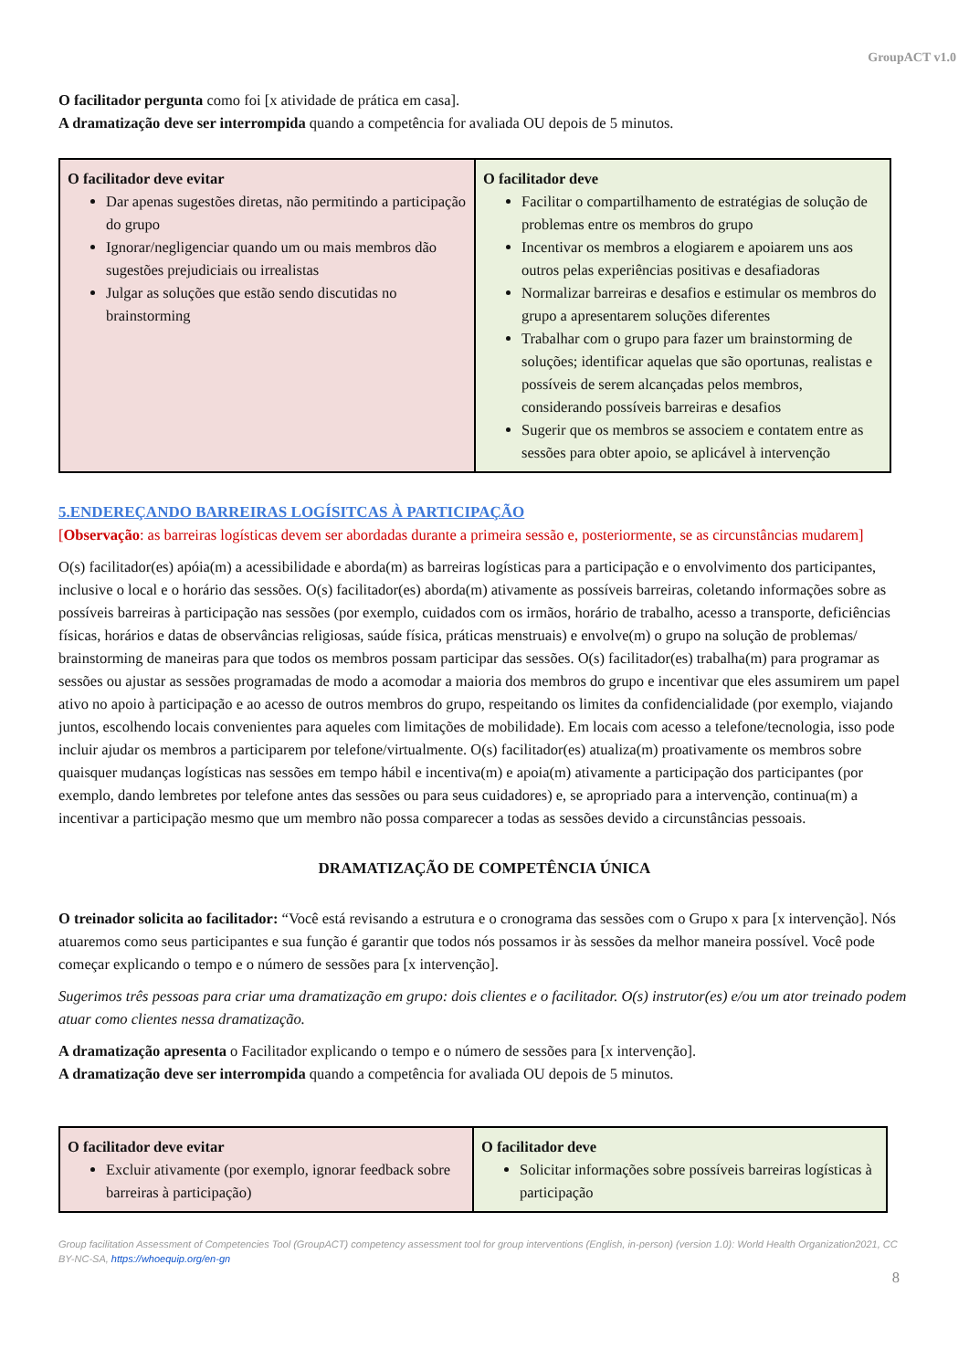GroupACT v1.0
O facilitador pergunta como foi [x atividade de prática em casa].
A dramatização deve ser interrompida quando a competência for avaliada OU depois de 5 minutos.
| O facilitador deve evitar Dar apenas sugestões diretas, não permitindo a participação do grupo Ignorar/negligenciar quando um ou mais membros dão sugestões prejudiciais ou irrealistas Julgar as soluções que estão sendo discutidas no brainstorming | O facilitador deve Facilitar o compartilhamento de estratégias de solução de problemas entre os membros do grupo Incentivar os membros a elogiarem e apoiarem uns aos outros pelas experiências positivas e desafiadoras Normalizar barreiras e desafios e estimular os membros do grupo a apresentarem soluções diferentes Trabalhar com o grupo para fazer um brainstorming de soluções; identificar aquelas que são oportunas, realistas e possíveis de serem alcançadas pelos membros, considerando possíveis barreiras e desafios Sugerir que os membros se associem e contatem entre as sessões para obter apoio, se aplicável à intervenção |
5.ENDEREÇANDO BARREIRAS LOGÍSITCAS À PARTICIPAÇÃO
[Observação: as barreiras logísticas devem ser abordadas durante a primeira sessão e, posteriormente, se as circunstâncias mudarem]
O(s) facilitador(es) apóia(m) a acessibilidade e aborda(m) as barreiras logísticas para a participação e o envolvimento dos participantes, inclusive o local e o horário das sessões. O(s) facilitador(es) aborda(m) ativamente as possíveis barreiras, coletando informações sobre as possíveis barreiras à participação nas sessões (por exemplo, cuidados com os irmãos, horário de trabalho, acesso a transporte, deficiências físicas, horários e datas de observâncias religiosas, saúde física, práticas menstruais) e envolve(m) o grupo na solução de problemas/ brainstorming de maneiras para que todos os membros possam participar das sessões. O(s) facilitador(es) trabalha(m) para programar as sessões ou ajustar as sessões programadas de modo a acomodar a maioria dos membros do grupo e incentivar que eles assumirem um papel ativo no apoio à participação e ao acesso de outros membros do grupo, respeitando os limites da confidencialidade (por exemplo, viajando juntos, escolhendo locais convenientes para aqueles com limitações de mobilidade). Em locais com acesso a telefone/tecnologia, isso pode incluir ajudar os membros a participarem por telefone/virtualmente. O(s) facilitador(es) atualiza(m) proativamente os membros sobre quaisquer mudanças logísticas nas sessões em tempo hábil e incentiva(m) e apoia(m) ativamente a participação dos participantes (por exemplo, dando lembretes por telefone antes das sessões ou para seus cuidadores) e, se apropriado para a intervenção, continua(m) a incentivar a participação mesmo que um membro não possa comparecer a todas as sessões devido a circunstâncias pessoais.
DRAMATIZAÇÃO DE COMPETÊNCIA ÚNICA
O treinador solicita ao facilitador: “Você está revisando a estrutura e o cronograma das sessões com o Grupo x para [x intervenção]. Nós atuaremos como seus participantes e sua função é garantir que todos nós possamos ir às sessões da melhor maneira possível. Você pode começar explicando o tempo e o número de sessões para [x intervenção].
Sugerimos três pessoas para criar uma dramatização em grupo: dois clientes e o facilitador. O(s) instrutor(es) e/ou um ator treinado podem atuar como clientes nessa dramatização.
A dramatização apresenta o Facilitador explicando o tempo e o número de sessões para [x intervenção].
A dramatização deve ser interrompida quando a competência for avaliada OU depois de 5 minutos.
| O facilitador deve evitar Excluir ativamente (por exemplo, ignorar feedback sobre barreiras à participação) | O facilitador deve Solicitar informações sobre possíveis barreiras logísticas à participação |
Group facilitation Assessment of Competencies Tool (GroupACT) competency assessment tool for group interventions (English, in-person) (version 1.0): World Health Organization2021, CC BY-NC-SA, https://whoequip.org/en-gn
8